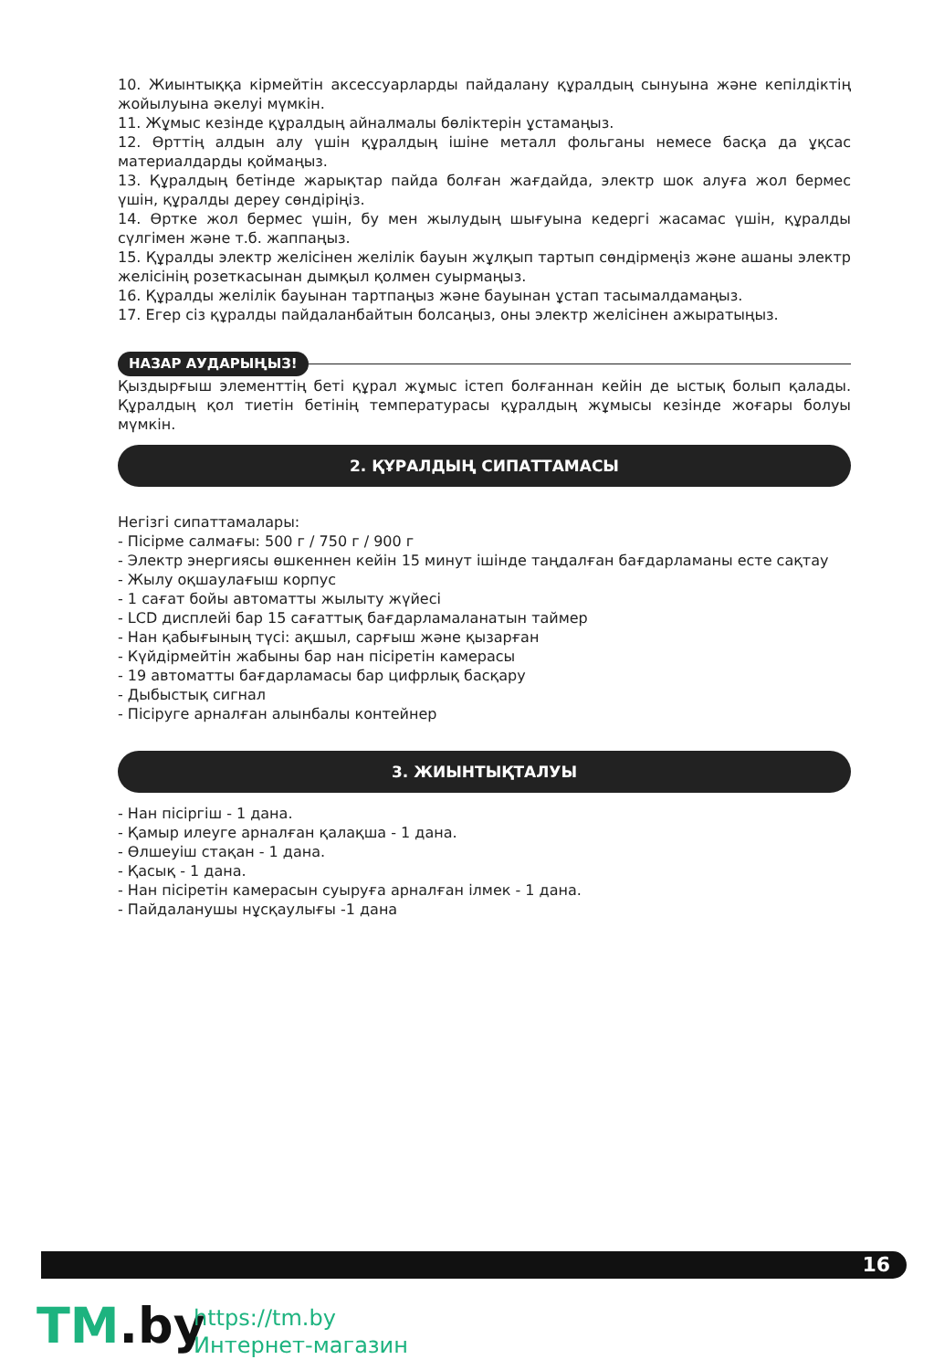10. Жиынтыққа кірмейтін аксессуарларды пайдалану құралдың сынуына және кепілдіктің жойылуына әкелуі мүмкін.
11. Жұмыс кезінде құралдың айналмалы бөліктерін ұстамаңыз.
12. Өрттің алдын алу үшін құралдың ішіне металл фольганы немесе басқа да ұқсас материалдарды қоймаңыз.
13. Құралдың бетінде жарықтар пайда болған жағдайда, электр шок алуға жол бермес үшін, құралды дереу сөндіріңіз.
14. Өртке жол бермес үшін, бу мен жылудың шығуына кедергі жасамас үшін, құралды сүлгімен және т.б. жаппаңыз.
15. Құралды электр желісінен желілік бауын жұлқып тартып сөндірмеңіз және ашаны электр желісінің розеткасынан дымқыл қолмен суырмаңыз.
16. Құралды желілік бауынан тартпаңыз және бауынан ұстап тасымалдамаңыз.
17. Егер сіз құралды пайдаланбайтын болсаңыз, оны электр желісінен ажыратыңыз.
НАЗАР АУДАРЫҢЫЗ!
Қыздырғыш элементтің беті құрал жұмыс істеп болғаннан кейін де ыстық болып қалады. Құралдың қол тиетін бетінің температурасы құралдың жұмысы кезінде жоғары болуы мүмкін.
2. ҚҰРАЛДЫҢ СИПАТТАМАСЫ
Негізгі сипаттамалары:
- Пісірме салмағы: 500 г / 750 г / 900 г
- Электр энергиясы өшкеннен кейін 15 минут ішінде таңдалған бағдарламаны есте сақтау
- Жылу оқшаулағыш корпус
- 1 сағат бойы автоматты жылыту жүйесі
- LCD дисплейі бар 15 сағаттық бағдарламаланатын таймер
- Нан қабығының түсі: ақшыл, сарғыш және қызарған
- Күйдірмейтін жабыны бар нан пісіретін камерасы
- 19 автоматты бағдарламасы бар цифрлық басқару
- Дыбыстық сигнал
- Пісіруге арналған алынбалы контейнер
3. ЖИЫНТЫҚТАЛУЫ
- Нан пісіргіш - 1 дана.
- Қамыр илеуге арналған қалақша - 1 дана.
- Өлшеуіш стақан - 1 дана.
- Қасық - 1 дана.
- Нан пісіретін камерасын суыруға арналған ілмек - 1 дана.
- Пайдаланушы нұсқаулығы -1 дана
16
TM.by
https://tm.by
Интернет-магазин